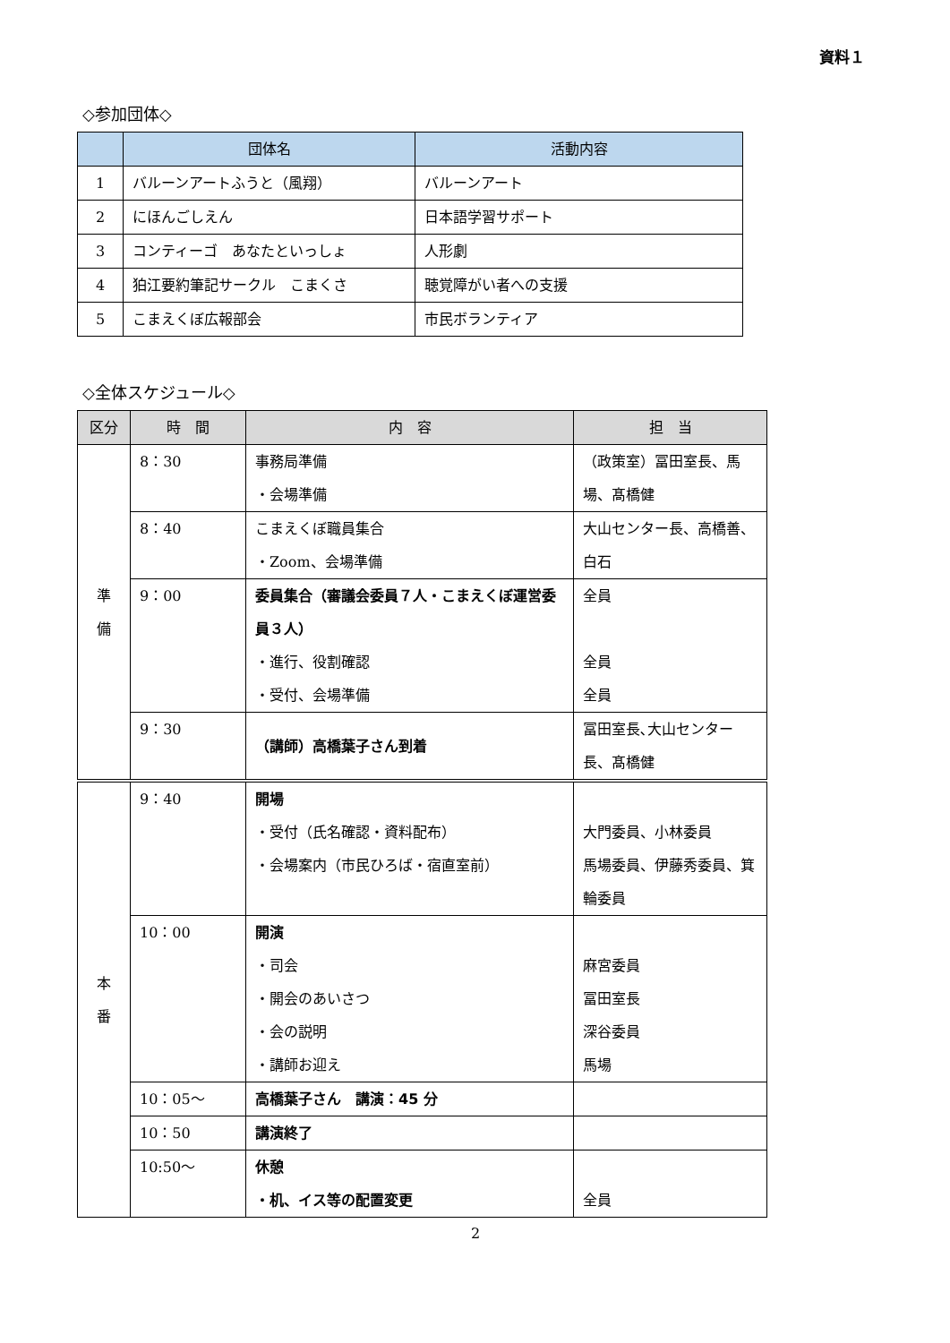資料１
◇参加団体◇
| | 団体名 | 活動内容 |
| --- | --- | --- |
| 1 | バルーンアートふうと（風翔） | バルーンアート |
| 2 | にほんごしえん | 日本語学習サポート |
| 3 | コンティーゴ あなたといっしょ | 人形劇 |
| 4 | 狛江要約筆記サークル こまくさ | 聴覚障がい者への支援 |
| 5 | こまえくぼ広報部会 | 市民ボランティア |
◇全体スケジュール◇
| 区分 | 時 間 | 内 容 | 担 当 |
| --- | --- | --- | --- |
| 準 備 | 8：30 | 事務局準備 ・会場準備 | （政策室）冨田室長、馬場、髙橋健 |
| | 8：40 | こまえくぼ職員集合 ・Zoom、会場準備 | 大山センター長、高橋善、白石 |
| | 9：00 | 委員集合（審議会委員７人・こまえくぼ運営委員３人） ・進行、役割確認 ・受付、会場準備 | 全員 全員 全員 |
| | 9：30 | （講師）高橋葉子さん到着 | 冨田室長､大山センター長、髙橋健 |
| 本 番 | 9：40 | 開場 ・受付（氏名確認・資料配布） ・会場案内（市民ひろば・宿直室前） | 大門委員、小林委員 馬場委員、伊藤秀委員、箕輪委員 |
| | 10：00 | 開演 ・司会 ・開会のあいさつ ・会の説明 ・講師お迎え | 麻宮委員 冨田室長 深谷委員 馬場 |
| | 10：05～ | 高橋葉子さん 講演：45 分 | |
| | 10：50 | 講演終了 | |
| | 10:50～ | 休憩 ・机、イス等の配置変更 | 全員 |
2